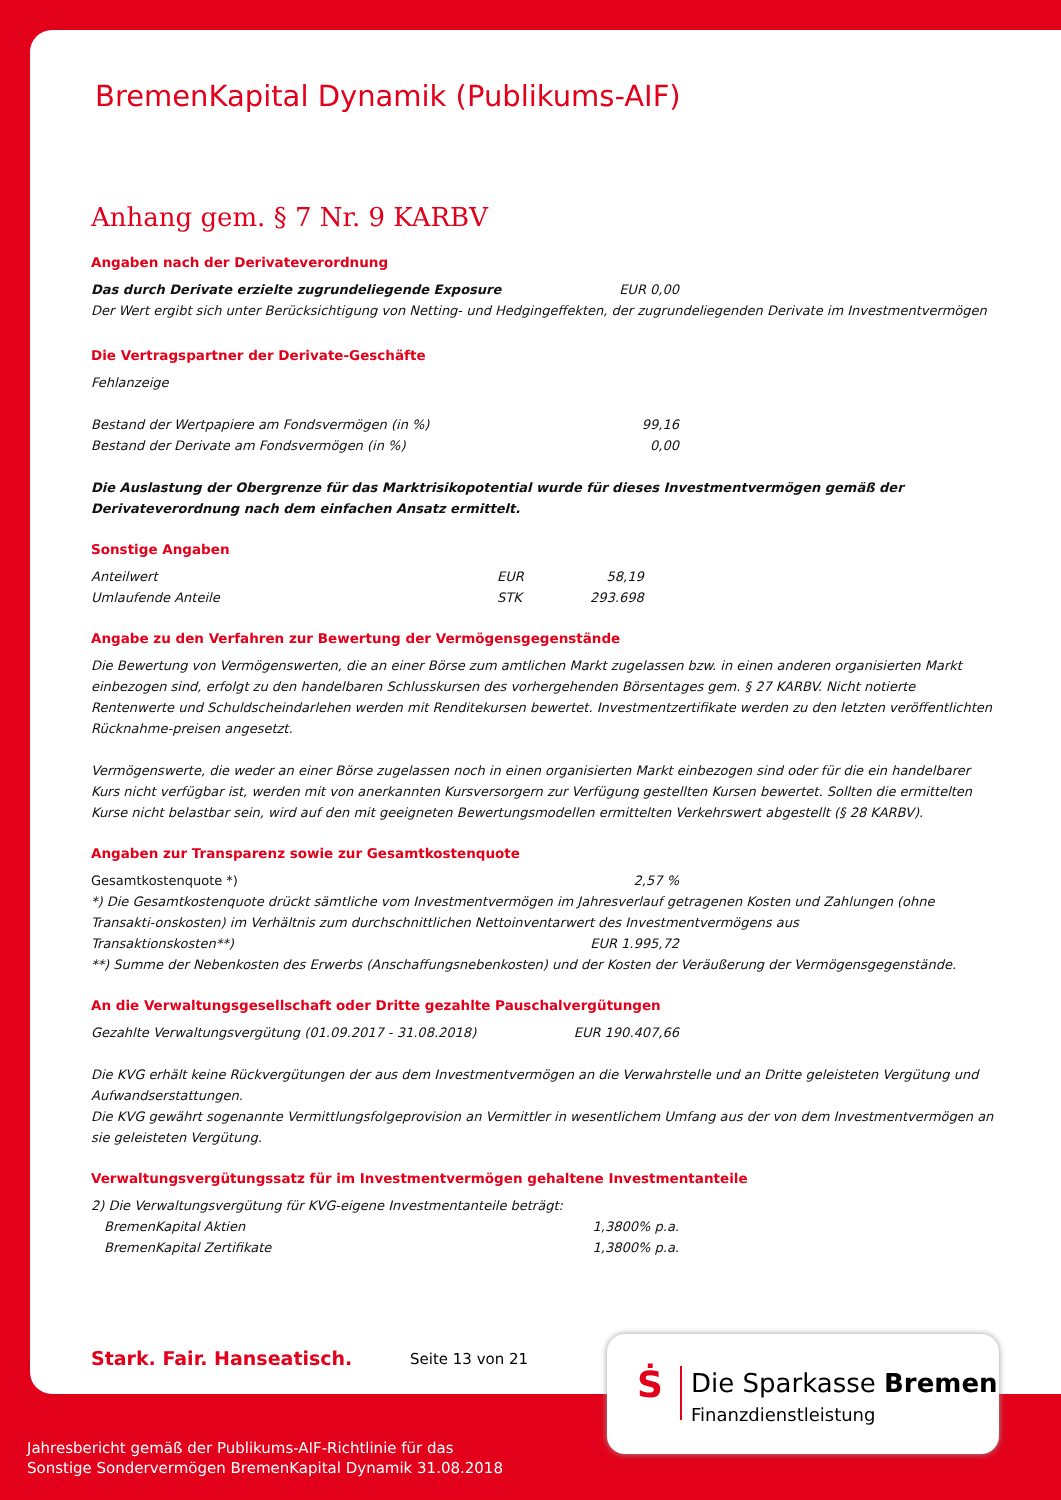BremenKapital Dynamik (Publikums-AIF)
Anhang gem. § 7 Nr. 9 KARBV
Angaben nach der Derivateverordnung
| Das durch Derivate erzielte zugrundeliegende Exposure | EUR 0,00 |
Der Wert ergibt sich unter Berücksichtigung von Netting- und Hedgingeffekten, der zugrundeliegenden Derivate im Investmentvermögen
Die Vertragspartner der Derivate-Geschäfte
Fehlanzeige
| Bestand der Wertpapiere am Fondsvermögen (in %) | 99,16 |
| Bestand der Derivate am Fondsvermögen (in %) | 0,00 |
Die Auslastung der Obergrenze für das Marktrisikopotential wurde für dieses Investmentvermögen gemäß der Derivateverordnung nach dem einfachen Ansatz ermittelt.
Sonstige Angaben
| Anteilwert | EUR | 58,19 |
| Umlaufende Anteile | STK | 293.698 |
Angabe zu den Verfahren zur Bewertung der Vermögensgegenstände
Die Bewertung von Vermögenswerten, die an einer Börse zum amtlichen Markt zugelassen bzw. in einen anderen organisierten Markt einbezogen sind, erfolgt zu den handelbaren Schlusskursen des vorhergehenden Börsentages gem. § 27 KARBV. Nicht notierte Rentenwerte und Schuldscheindarlehen werden mit Renditekursen bewertet. Investmentzertifikate werden zu den letzten veröffentlichten Rücknahme-preisen angesetzt.
Vermögenswerte, die weder an einer Börse zugelassen noch in einen organisierten Markt einbezogen sind oder für die ein handelbarer Kurs nicht verfügbar ist, werden mit von anerkannten Kursversorgern zur Verfügung gestellten Kursen bewertet. Sollten die ermittelten Kurse nicht belastbar sein, wird auf den mit geeigneten Bewertungsmodellen ermittelten Verkehrswert abgestellt (§ 28 KARBV).
Angaben zur Transparenz sowie zur Gesamtkostenquote
| Gesamtkostenquote *) | 2,57 % |
*) Die Gesamtkostenquote drückt sämtliche vom Investmentvermögen im Jahresverlauf getragenen Kosten und Zahlungen (ohne Transakti-onskosten) im Verhältnis zum durchschnittlichen Nettoinventarwert des Investmentvermögens aus
| Transaktionskosten**) | EUR 1.995,72 |
**) Summe der Nebenkosten des Erwerbs (Anschaffungsnebenkosten) und der Kosten der Veräußerung der Vermögensgegenstände.
An die Verwaltungsgesellschaft oder Dritte gezahlte Pauschalvergütungen
| Gezahlte Verwaltungsvergütung (01.09.2017 - 31.08.2018) | EUR 190.407,66 |
Die KVG erhält keine Rückvergütungen der aus dem Investmentvermögen an die Verwahrstelle und an Dritte geleisteten Vergütung und Aufwandserstattungen.
Die KVG gewährt sogenannte Vermittlungsfolgeprovision an Vermittler in wesentlichem Umfang aus der von dem Investmentvermögen an sie geleisteten Vergütung.
Verwaltungsvergütungssatz für im Investmentvermögen gehaltene Investmentanteile
2) Die Verwaltungsvergütung für KVG-eigene Investmentanteile beträgt:
| BremenKapital Aktien | 1,3800% p.a. |
| BremenKapital Zertifikate | 1,3800% p.a. |
Stark. Fair. Hanseatisch. Seite 13 von 21
Ṡ Die Sparkasse Bremen
Finanzdienstleistung
Jahresbericht gemäß der Publikums-AIF-Richtlinie für das
Sonstige Sondervermögen BremenKapital Dynamik 31.08.2018